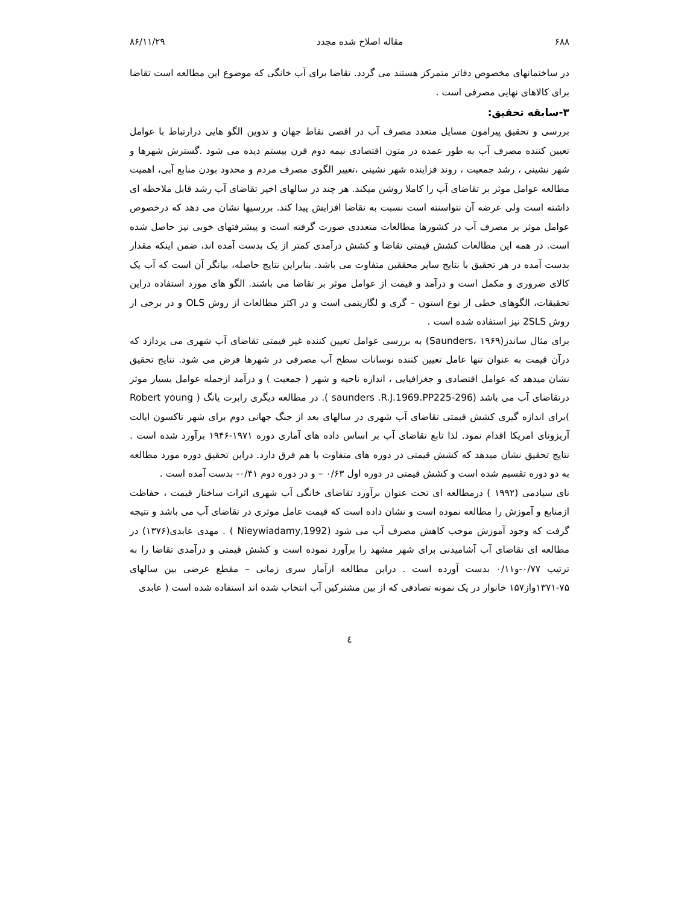۶۸۸ مقاله اصلاح شده مجدد ۸۶/۱۱/۲۹
در ساختمانهای مخصوص دفاتر متمرکز هستند می گردد. تقاضا برای آب خانگی که موضوع این مطالعه است تقاضا برای کالاهای نهایی مصرفی است .
۳-سابقه تحقیق:
بررسی و تحقیق پیرامون مسایل متعدد مصرف آب در اقصی نقاط جهان و تدوین الگو هایی درارتباط با عوامل تعیین کننده مصرف آب به طور عمده در متون اقتصادی نیمه دوم قرن بیستم دیده می شود .گسترش شهرها و شهر نشینی ، رشد جمعیت ، روند فزاینده شهر نشینی ،تغییر الگوی مصرف مردم و محدود بودن منابع آبی، اهمیت مطالعه عوامل موثر بر تقاضای آب را کاملا روشن میکند. هر چند در سالهای اخیر تقاضای آب رشد قابل ملاحظه ای داشته است ولی عرضه آن نتواسنته است نسبت به تقاضا افزایش پیدا کند. بررسیها نشان می دهد که درخصوص عوامل موثر بر مصرف آب در کشورها مطالعات متعددی صورت گرفته است و پیشرفتهای خوبی نیز حاصل شده است. در همه این مطالعات کشش قیمتی تقاضا و کشش درآمدی کمتر از یک بدست آمده اند، ضمن اینکه مقدار بدست آمده در هر تحقیق با نتایج سایر محققین متفاوت می باشد. بنابراین نتایج حاصله، بیانگر آن است که آب یک کالای ضروری و مکمل است و درآمد و قیمت از عوامل موثر بر تقاضا می باشند. الگو های مورد استفاده دراین تحقیقات، الگوهای خطی از نوع استون – گری و لگاریتمی است و در اکثر مطالعات از روش OLS و در برخی از روش 2SLS نیز استفاده شده است .
برای مثال ساندز(Saunders، ۱۹۶۹) به بررسی عوامل تعیین کننده غیر قیمتی تقاضای آب شهری می پردازد که درآن قیمت به عنوان تنها عامل تعیین کننده نوسانات سطح آب مصرفی در شهرها فرض می شود. نتایج تحقیق نشان میدهد که عوامل اقتصادی و جغرافیایی ، اندازه ناحیه و شهر ( جمعیت ) و درآمد ازجمله عوامل بسیار موثر درتقاضای آب می باشد (saunders .R.J.1969.PP225-296 ). در مطالعه دیگری رابرت یانگ ( Robert young )برای اندازه گیری کشش قیمتی تقاضای آب شهری در سالهای بعد از جنگ جهانی دوم برای شهر تاکسون ایالت آریزونای امریکا اقدام نمود. لذا تابع تقاضای آب بر اساس داده های آماری دوره ۱۹۷۱-۱۹۴۶ برآورد شده است . نتایج تحقیق نشان میدهد که کشش قیمتی در دوره های متفاوت با هم فرق دارد. دراین تحقیق دوره مورد مطالعه به دو دوره تقسیم شده است و کشش قیمتی در دوره اول ۰/۶۳ – و در دوره دوم ۰/۴۱- بدست آمده است .
نای سیادمی (۱۹۹۲ ) درمطالعه ای تحت عنوان برآورد تقاضای خانگی آب شهری اثرات ساختار قیمت ، حفاظت ازمنابع و آموزش را مطالعه نموده است و نشان داده است که قیمت عامل موثری در تقاضای آب می باشد و نتیجه گرفت که وجود آموزش موجب کاهش مصرف آب می شود (Nieywiadamy,1992 ) . مهدی عابدی(۱۳۷۶) در مطالعه ای تقاضای آب آشامیدنی برای شهر مشهد را برآورد نموده است و کشش قیمتی و درآمدی تقاضا را به ترتیب ۰/۷۷-و۰/۱۱ بدست آورده است . دراین مطالعه ازآمار سری زمانی – مقطع عرضی بین سالهای ۷۵-۱۳۷۱واز۱۵۷ خانوار در یک نمونه تصادفی که از بین مشترکین آب انتخاب شده اند استفاده شده است ( عابدی
٤